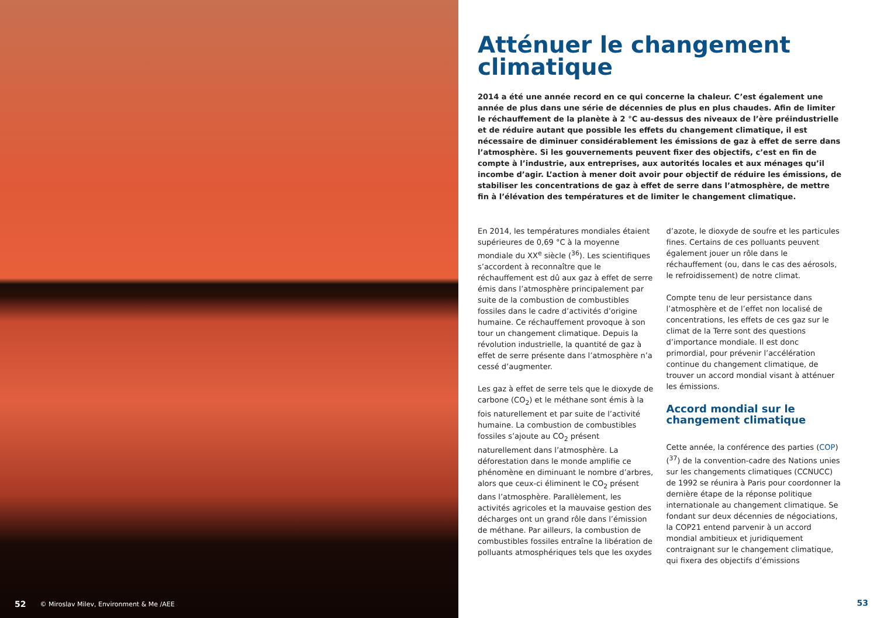52 © Miroslav Milev, Environment & Me /AEE
Atténuer le changement climatique
2014 a été une année record en ce qui concerne la chaleur. C’est également une année de plus dans une série de décennies de plus en plus chaudes. Afin de limiter le réchauffement de la planète à 2 °C au-dessus des niveaux de l’ère préindustrielle et de réduire autant que possible les effets du changement climatique, il est nécessaire de diminuer considérablement les émissions de gaz à effet de serre dans l’atmosphère. Si les gouvernements peuvent fixer des objectifs, c’est en fin de compte à l’industrie, aux entreprises, aux autorités locales et aux ménages qu’il incombe d’agir. L’action à mener doit avoir pour objectif de réduire les émissions, de stabiliser les concentrations de gaz à effet de serre dans l’atmosphère, de mettre fin à l’élévation des températures et de limiter le changement climatique.
En 2014, les températures mondiales étaient supérieures de 0,69 °C à la moyenne mondiale du XX<sup>e</sup> siècle (<sup>36</sup>). Les scientifiques s’accordent à reconnaître que le réchauffement est dû aux gaz à effet de serre émis dans l’atmosphère principalement par suite de la combustion de combustibles fossiles dans le cadre d’activités d’origine humaine. Ce réchauffement provoque à son tour un changement climatique. Depuis la révolution industrielle, la quantité de gaz à effet de serre présente dans l’atmosphère n’a cessé d’augmenter.
Les gaz à effet de serre tels que le dioxyde de carbone (CO<sub>2</sub>) et le méthane sont émis à la fois naturellement et par suite de l’activité humaine. La combustion de combustibles fossiles s’ajoute au CO<sub>2</sub> présent naturellement dans l’atmosphère. La déforestation dans le monde amplifie ce phénomène en diminuant le nombre d’arbres, alors que ceux-ci éliminent le CO<sub>2</sub> présent dans l’atmosphère. Parallèlement, les activités agricoles et la mauvaise gestion des décharges ont un grand rôle dans l’émission de méthane. Par ailleurs, la combustion de combustibles fossiles entraîne la libération de polluants atmosphériques tels que les oxydes d’azote, le dioxyde de soufre et les particules fines. Certains de ces polluants peuvent également jouer un rôle dans le réchauffement (ou, dans le cas des aérosols, le refroidissement) de notre climat.
Compte tenu de leur persistance dans l’atmosphère et de l’effet non localisé de concentrations, les effets de ces gaz sur le climat de la Terre sont des questions d’importance mondiale. Il est donc primordial, pour prévenir l’accélération continue du changement climatique, de trouver un accord mondial visant à atténuer les émissions.
Accord mondial sur le changement climatique
Cette année, la conférence des parties (COP) (<sup>37</sup>) de la convention-cadre des Nations unies sur les changements climatiques (CCNUCC) de 1992 se réunira à Paris pour coordonner la dernière étape de la réponse politique internationale au changement climatique. Se fondant sur deux décennies de négociations, la COP21 entend parvenir à un accord mondial ambitieux et juridiquement contraignant sur le changement climatique, qui fixera des objectifs d’émissions
53